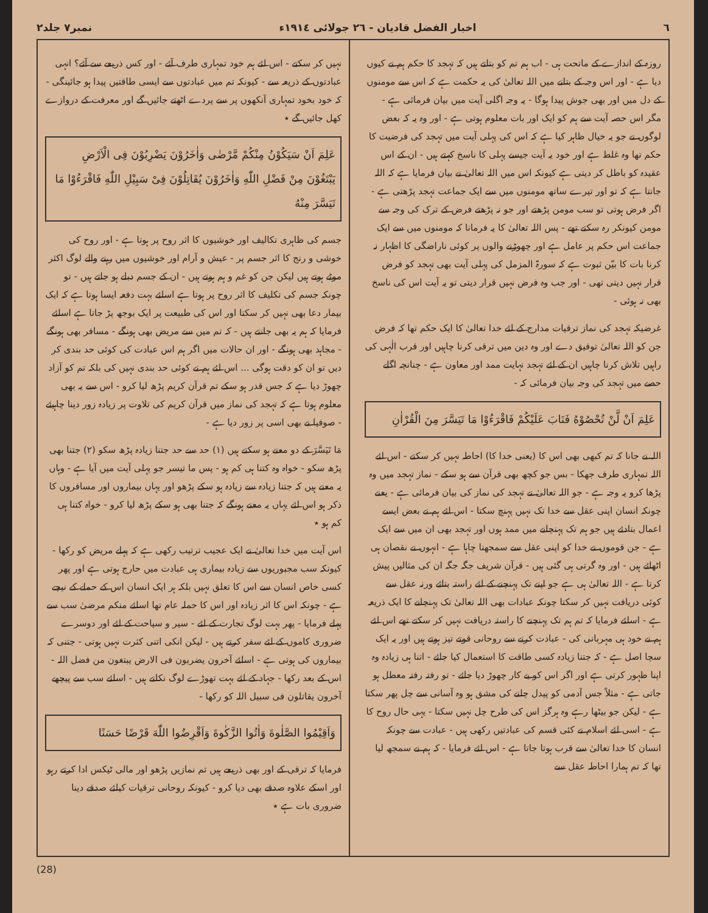٦ اخبار الفضل قادیان - ٢٦ جولائی ١٩١٤ء نمبر٧ جلد٢
روزہ کے اندازے کے ماتحت ہی - اب ہم تم کو بتاتے ہیں کہ تہجد کا حکم ہم نے کیوں دیا ہے - اور اس وجہ کے بتانے میں اللہ تعالیٰ کی یہ حکمت ہے کہ اس سے مومنوں کے دل میں اور بھی جوش پیدا ہوگا - یہ وجہ اگلی آیت میں بیان فرمائی ہے - مگر اس حصہ آیت سے ہم کو ایک اور بات معلوم ہوتی ہے - اور وہ یہ کہ بعض لوگوں نے جو یہ خیال ظاہر کیا ہے کہ اس کی پہلی آیت میں تہجد کی فرضیت کا حکم تھا وہ غلط ہے اور خود یہ آیت جیسے پہلی کا ناسخ کہتے ہیں - ان کے اس عقیدہ کو باطل کر دیتی ہے کیونکہ اس میں اللہ تعالیٰ نے بیان فرمایا ہے کہ اللہ جانتا ہے کہ تو اور تیرے ساتھ مومنوں میں سے ایک جماعت تہجد پڑھتی ہے - اگر فرض ہوتی تو سب مومن پڑھتے اور جو نہ پڑھتے فرض کے ترک کی وجہ سے مومن کیونکر رہ سکتے تھے - پس اللہ تعالیٰ کا یہ فرمانا کہ مومنوں میں سے ایک جماعت اس حکم پر عامل ہے اور چھوڑنے والوں پر کوئی ناراضگی کا اظہار نہ کرنا بات کا بیّن ثبوت ہے کہ سورۃ المزمل کی پہلی آیت بھی تہجد کو فرض قرار نہیں دیتی تھی - اور جب وہ فرض نہیں قرار دیتی تو یہ آیت اس کی ناسخ بھی نہ ہوئی -
غرضیکہ تہجد کی نماز ترقیات مدارج کے لئے خدا تعالیٰ کا ایک حکم تھا کہ فرض جن کو اللہ تعالیٰ توفیق دے اور وہ دین میں ترقی کرنا چاہیں اور قرب الٰہی کی راہیں تلاش کرنا چاہیں ان کے لئے تہجد نہایت ممد اور معاون ہے - چنانچہ اگلے حصے میں تہجد کی وجہ بیان فرمائی کہ -
عَلِمَ اَنْ لَّنْ تُحْصُوْهُ فَتَابَ عَلَيْكُمْ فَاقْرَءُوْا مَا تَيَسَّرَ مِنَ الْقُرْاٰنِ
اللہ نے جانا کہ تم کبھی بھی اس کا (یعنی خدا کا) احاطہ نہیں کر سکتے - اس لئے اللہ تمہاری طرف جھکا - بس جو کچھ بھی قرآن سے ہو سکے - نماز تہجد میں وہ پڑھا کرو یہ وجہ ہے - جو اللہ تعالیٰ نے تہجد کی نماز کی بیان فرمائی ہے - یعنے چونکہ انسان اپنی عقل سے خدا تک نہیں پہنچ سکتا - اس لئے ہم نے بعض ایسے اعمال بتادئے ہیں جو ہم تک پہنچانے میں ممد ہوں اور تہجد بھی ان میں سے ایک ہے - جن قوموں نے خدا کو اپنی عقل سے سمجھنا چاہا ہے - انہوں نے نقصان ہی اٹھائے ہیں - اور وہ گرتی ہی گئی ہیں - قرآن شریف جگہ جگہ ان کی مثالیں پیش کرتا ہے - اللہ تعالیٰ ہی ہے جو اپنے تک پہنچنے کے لئے راستہ بتائے ورنہ عقل سے کوئی دریافت نہیں کر سکتا چونکہ عبادات بھی اللہ تعالیٰ تک پہنچانے کا ایک ذریعہ ہے - اسلئے فرمایا کہ تم ہم تک پہنچنے کا راستہ دریافت نہیں کر سکتے تھے اس لئے ہم نے خود ہی مہربانی کی - عبادت کرنے سے روحانی قوتے تیز ہوتے ہیں اور یہ ایک سچا اصل ہے - کہ جتنا زیادہ کسی طاقت کا استعمال کیا جائے - اتنا ہی زیادہ وہ اپنا ظہور کرتی ہے اور اگر اس کو بے کار چھوڑ دیا جائے - تو رفتہ رفتہ معطل ہو جاتی ہے - مثلاً جس آدمی کو پیدل چلنے کی مشق ہو وہ آسانی سے چل پھر سکتا ہے - لیکن جو بیٹھا رہے وہ ہرگز اس کی طرح چل نہیں سکتا - یہی حال روح کا ہے - اسی لئے اسلام نے کئی قسم کی عبادتیں رکھی ہیں - عبادت سے چونکہ انسان کا خدا تعالیٰ سے قرب ہوتا جاتا ہے - اس لئے فرمایا - کہ ہم نے سمجھ لیا تھا کہ تم ہمارا احاطہ عقل سے
نہیں کر سکتے - اس لئے ہم خود تمہاری طرف آئے - اور کس ذریعے سے آئے؟ انہی عبادتوں کے ذریعہ سے - کیونکہ تم میں عبادتوں سے ایسی طاقتیں پیدا ہو جائینگی - کہ خود بخود تمہاری آنکھوں پر سے پردے اٹھتے جائیں گے اور معرفت کے دروازے کھل جائیں گے ٭
عَلِمَ اَنْ سَيَكُوْنُ مِنْكُمْ مَّرْضٰى وَاٰخَرُوْنَ يَضْرِبُوْنَ فِى الْاَرْضِ يَبْتَغُوْنَ مِنْ فَضْلِ اللّٰهِ وَاٰخَرُوْنَ يُقَاتِلُوْنَ فِىْ سَبِيْلِ اللّٰهِ فَاقْرَءُوْا مَا تَيَسَّرَ مِنْهُ
جسم کی ظاہری تکالیف اور خوشیوں کا اثر روح پر ہوتا ہے - اور روح کی خوشی و رنج کا اثر جسم پر - عیش و آرام اور خوشیوں میں رہنے والے لوگ اکثر موٹے ہوتے ہیں لیکن جن کو غم و ہم ہوتے ہیں - ان کے جسم دبلے ہو جاتے ہیں - تو چونکہ جسم کی تکلیف کا اثر روح پر ہوتا ہے اسلئے بہت دفعہ ایسا ہوتا ہے کہ ایک بیمار دعا بھی نہیں کر سکتا اور اس کی طبیعت پر ایک بوجھ پڑ جاتا ہے اسلئے فرمایا کہ ہم یہ بھی جانتے ہیں - کہ تم میں سے مریض بھی ہونگے - مسافر بھی ہونگے - مجاہد بھی ہونگے - اور ان حالات میں اگر ہم اس عبادت کی کوئی حد بندی کر دیں تو ان کو دقت ہوگی ... اس لئے ہم نے کوئی حد بندی نہیں کی بلکہ تم کو آزاد چھوڑ دیا ہے کہ جس قدر ہو سکے تم قرآن کریم پڑھ لیا کرو - اس سے یہ بھی معلوم ہوتا ہے کہ تہجد کی نماز میں قرآن کریم کی تلاوت پر زیادہ زور دینا چاہیئے - صوفیا نے بھی اسی پر زور دیا ہے -
مَا تَيَسَّرَ کے دو معنے ہو سکتے ہیں (١) حد سے حد جتنا زیادہ پڑھ سکو (٢) جتنا بھی پڑھ سکو - خواہ وہ کتنا ہی کم ہو - پس ما تیسر جو پہلی آیت میں آیا ہے - وہاں یہ معنے ہیں کہ جتنا زیادہ سے زیادہ ہو سکے پڑھو اور یہاں بیماروں اور مسافروں کا ذکر ہو اس لئے یہاں یہ معنے ہونگے کہ جتنا بھی ہو سکے پڑھ لیا کرو - خواہ کتنا ہی کم ہو ٭
اس آیت میں خدا تعالیٰ نے ایک عجیب ترتیب رکھی ہے کہ پہلے مریض کو رکھا - کیونکہ سب مجبوریوں سے زیادہ بیماری ہی عبادت میں حارج ہوتی ہے اور پھر کسی خاص انسان سے اس کا تعلق نہیں بلکہ ہر ایک انسان اس کے حملے کے نیچے ہے - چونکہ اس کا اثر زیادہ اور اس کا حملہ عام تھا اسلئے منکم مرضیٰ سب سے پہلے فرمایا - پھر بہت لوگ تجارت کے لئے - سیر و سیاحت کے لئے اور دوسرے ضروری کاموں کے لئے سفر کرتے ہیں - لیکن انکی اتنی کثرت نہیں ہوتی - جتنی کہ بیماروں کی ہوتی ہے - اسلئے آخرون یضربون فی الارض یبتغون من فضل اللہ - اس کے بعد رکھا - جہاد کے لئے بہت تھوڑے لوگ نکلتے ہیں - اسلئے سب سے پیچھے آخرون یقاتلون فی سبیل اللہ کو رکھا -
وَاَقِيْمُوا الصَّلٰوةَ وَاٰتُوا الزَّكٰوةَ وَاَقْرِضُوا اللّٰهَ قَرْضًا حَسَنًا
فرمایا کہ ترقی کے اور بھی ذریعے ہیں تم نمازیں پڑھو اور مالی ٹیکس ادا کرتے رہو اور اسکے علاوہ صدقے بھی دیا کرو - کیونکہ روحانی ترقیات کیلئے صدقے دینا ضروری بات ہے ٭
(28)